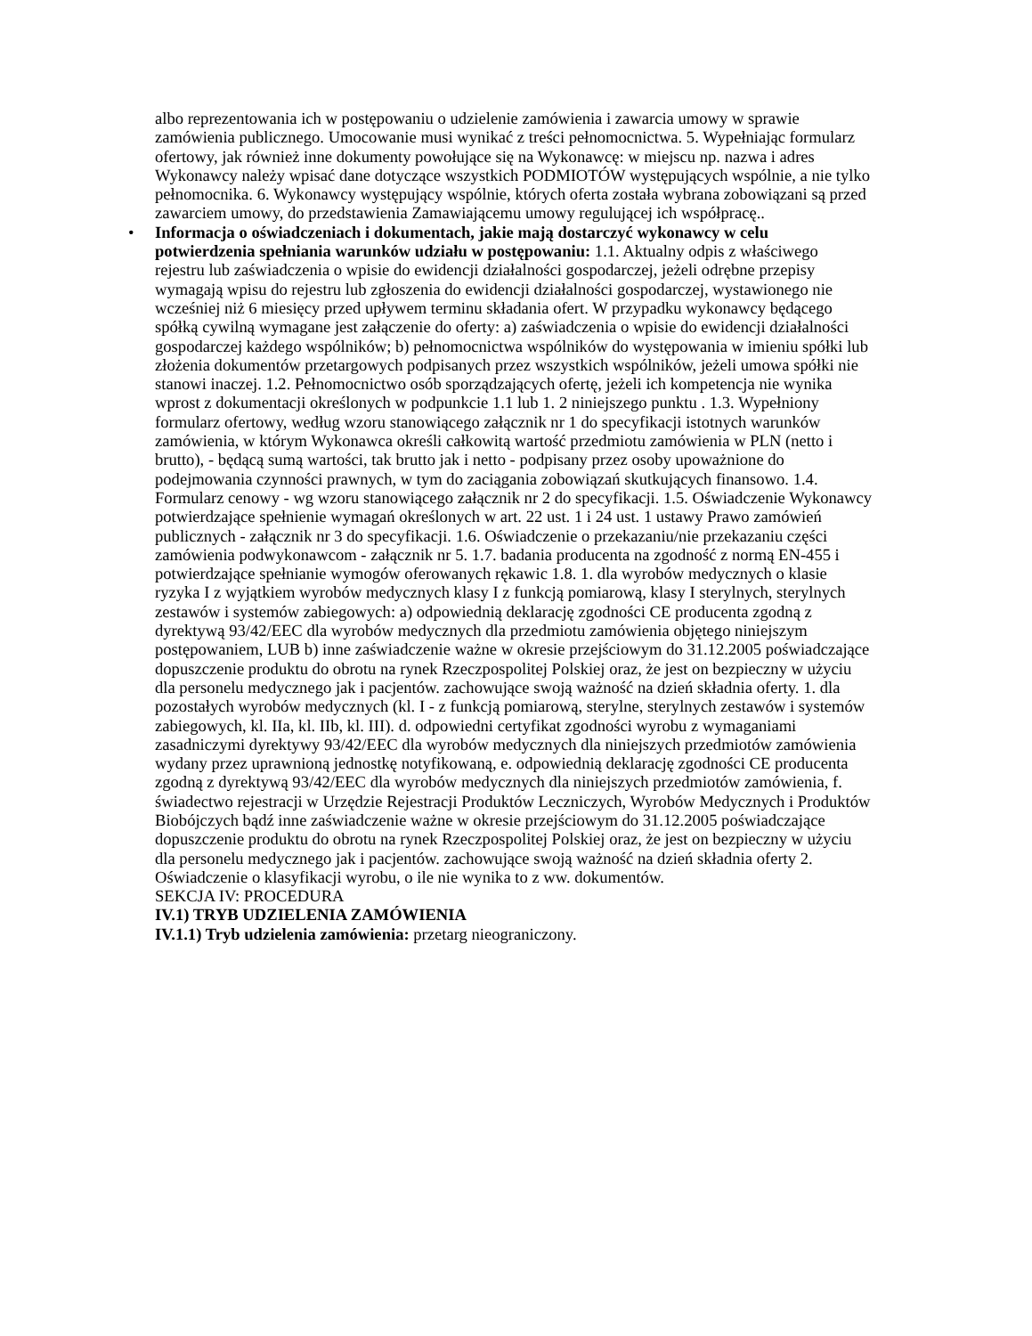albo reprezentowania ich w postępowaniu o udzielenie zamówienia i zawarcia umowy w sprawie zamówienia publicznego. Umocowanie musi wynikać z treści pełnomocnictwa. 5. Wypełniając formularz ofertowy, jak również inne dokumenty powołujące się na Wykonawcę: w miejscu np. nazwa i adres Wykonawcy należy wpisać dane dotyczące wszystkich PODMIOTÓW występujących wspólnie, a nie tylko pełnomocnika. 6. Wykonawcy występujący wspólnie, których oferta została wybrana zobowiązani są przed zawarciem umowy, do przedstawienia Zamawiającemu umowy regulującej ich współpracę..
• Informacja o oświadczeniach i dokumentach, jakie mają dostarczyć wykonawcy w celu potwierdzenia spełniania warunków udziału w postępowaniu: 1.1. Aktualny odpis z właściwego rejestru lub zaświadczenia o wpisie do ewidencji działalności gospodarczej, jeżeli odrębne przepisy wymagają wpisu do rejestru lub zgłoszenia do ewidencji działalności gospodarczej, wystawionego nie wcześniej niż 6 miesięcy przed upływem terminu składania ofert. W przypadku wykonawcy będącego spółką cywilną wymagane jest załączenie do oferty: a) zaświadczenia o wpisie do ewidencji działalności gospodarczej każdego wspólników; b) pełnomocnictwa wspólników do występowania w imieniu spółki lub złożenia dokumentów przetargowych podpisanych przez wszystkich wspólników, jeżeli umowa spółki nie stanowi inaczej. 1.2. Pełnomocnictwo osób sporządzających ofertę, jeżeli ich kompetencja nie wynika wprost z dokumentacji określonych w podpunkcie 1.1 lub 1. 2 niniejszego punktu . 1.3. Wypełniony formularz ofertowy, według wzoru stanowiącego załącznik nr 1 do specyfikacji istotnych warunków zamówienia, w którym Wykonawca określi całkowitą wartość przedmiotu zamówienia w PLN (netto i brutto), - będącą sumą wartości, tak brutto jak i netto - podpisany przez osoby upoważnione do podejmowania czynności prawnych, w tym do zaciągania zobowiązań skutkujących finansowo. 1.4. Formularz cenowy - wg wzoru stanowiącego załącznik nr 2 do specyfikacji. 1.5. Oświadczenie Wykonawcy potwierdzające spełnienie wymagań określonych w art. 22 ust. 1 i 24 ust. 1 ustawy Prawo zamówień publicznych - załącznik nr 3 do specyfikacji. 1.6. Oświadczenie o przekazaniu/nie przekazaniu części zamówienia podwykonawcom - załącznik nr 5. 1.7. badania producenta na zgodność z normą EN-455 i potwierdzające spełnianie wymogów oferowanych rękawic 1.8. 1. dla wyrobów medycznych o klasie ryzyka I z wyjątkiem wyrobów medycznych klasy I z funkcją pomiarową, klasy I sterylnych, sterylnych zestawów i systemów zabiegowych: a) odpowiednią deklarację zgodności CE producenta zgodną z dyrektywą 93/42/EEC dla wyrobów medycznych dla przedmiotu zamówienia objętego niniejszym postępowaniem, LUB b) inne zaświadczenie ważne w okresie przejściowym do 31.12.2005 poświadczające dopuszczenie produktu do obrotu na rynek Rzeczpospolitej Polskiej oraz, że jest on bezpieczny w użyciu dla personelu medycznego jak i pacjentów. zachowujące swoją ważność na dzień składnia oferty. 1. dla pozostałych wyrobów medycznych (kl. I - z funkcją pomiarową, sterylne, sterylnych zestawów i systemów zabiegowych, kl. IIa, kl. IIb, kl. III). d. odpowiedni certyfikat zgodności wyrobu z wymaganiami zasadniczymi dyrektywy 93/42/EEC dla wyrobów medycznych dla niniejszych przedmiotów zamówienia wydany przez uprawnioną jednostkę notyfikowaną, e. odpowiednią deklarację zgodności CE producenta zgodną z dyrektywą 93/42/EEC dla wyrobów medycznych dla niniejszych przedmiotów zamówienia, f. świadectwo rejestracji w Urzędzie Rejestracji Produktów Leczniczych, Wyrobów Medycznych i Produktów Biobójczych bądź inne zaświadczenie ważne w okresie przejściowym do 31.12.2005 poświadczające dopuszczenie produktu do obrotu na rynek Rzeczpospolitej Polskiej oraz, że jest on bezpieczny w użyciu dla personelu medycznego jak i pacjentów. zachowujące swoją ważność na dzień składnia oferty 2. Oświadczenie o klasyfikacji wyrobu, o ile nie wynika to z ww. dokumentów.
SEKCJA IV: PROCEDURA
IV.1) TRYB UDZIELENIA ZAMÓWIENIA
IV.1.1) Tryb udzielenia zamówienia: przetarg nieograniczony.